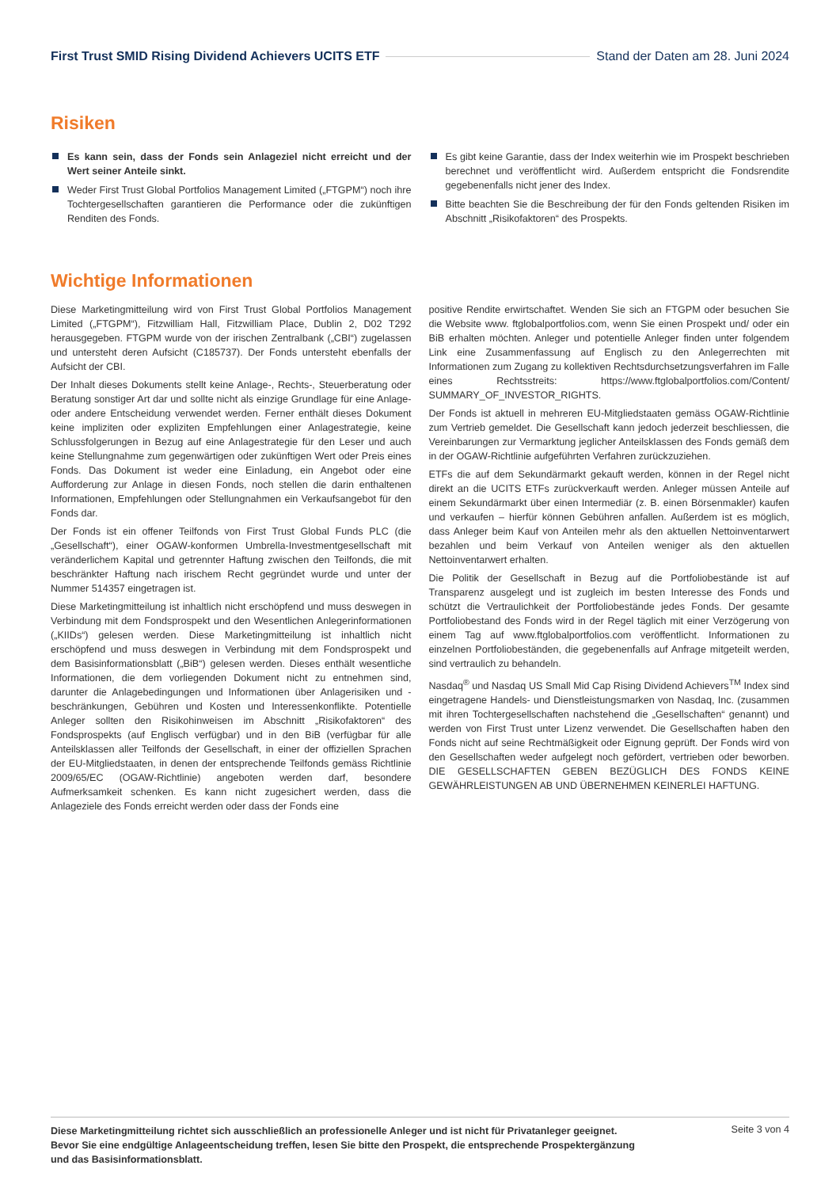First Trust SMID Rising Dividend Achievers UCITS ETF Stand der Daten am 28. Juni 2024
Risiken
Es kann sein, dass der Fonds sein Anlageziel nicht erreicht und der Wert seiner Anteile sinkt.
Weder First Trust Global Portfolios Management Limited („FTGPM“) noch ihre Tochtergesellschaften garantieren die Performance oder die zukünftigen Renditen des Fonds.
Es gibt keine Garantie, dass der Index weiterhin wie im Prospekt beschrieben berechnet und veröffentlicht wird. Außerdem entspricht die Fondsrendite gegebenenfalls nicht jener des Index.
Bitte beachten Sie die Beschreibung der für den Fonds geltenden Risiken im Abschnitt „Risikofaktoren“ des Prospekts.
Wichtige Informationen
Diese Marketingmitteilung wird von First Trust Global Portfolios Management Limited („FTGPM“), Fitzwilliam Hall, Fitzwilliam Place, Dublin 2, D02 T292 herausgegeben. FTGPM wurde von der irischen Zentralbank („CBI“) zugelassen und untersteht deren Aufsicht (C185737). Der Fonds untersteht ebenfalls der Aufsicht der CBI.
Der Inhalt dieses Dokuments stellt keine Anlage-, Rechts-, Steuerberatung oder Beratung sonstiger Art dar und sollte nicht als einzige Grundlage für eine Anlage- oder andere Entscheidung verwendet werden. Ferner enthält dieses Dokument keine impliziten oder expliziten Empfehlungen einer Anlagestrategie, keine Schlussfolgerungen in Bezug auf eine Anlagestrategie für den Leser und auch keine Stellungnahme zum gegenwärtigen oder zukünftigen Wert oder Preis eines Fonds. Das Dokument ist weder eine Einladung, ein Angebot oder eine Aufforderung zur Anlage in diesen Fonds, noch stellen die darin enthaltenen Informationen, Empfehlungen oder Stellungnahmen ein Verkaufsangebot für den Fonds dar.
Der Fonds ist ein offener Teilfonds von First Trust Global Funds PLC (die „Gesellschaft“), einer OGAW-konformen Umbrella-Investmentgesellschaft mit veränderlichem Kapital und getrennter Haftung zwischen den Teilfonds, die mit beschränkter Haftung nach irischem Recht gegründet wurde und unter der Nummer 514357 eingetragen ist.
Diese Marketingmitteilung ist inhaltlich nicht erschöpfend und muss deswegen in Verbindung mit dem Fondsprospekt und den Wesentlichen Anlegerinformationen („KIIDs“) gelesen werden. Diese Marketingmitteilung ist inhaltlich nicht erschöpfend und muss deswegen in Verbindung mit dem Fondsprospekt und dem Basisinformationsblatt („BiB“) gelesen werden. Dieses enthält wesentliche Informationen, die dem vorliegenden Dokument nicht zu entnehmen sind, darunter die Anlagebedingungen und Informationen über Anlagerisiken und -beschränkungen, Gebühren und Kosten und Interessenkonflikte. Potentielle Anleger sollten den Risikohinweisen im Abschnitt „Risikofaktoren“ des Fondsprospekts (auf Englisch verfügbar) und in den BiB (verfügbar für alle Anteilsklassen aller Teilfonds der Gesellschaft, in einer der offiziellen Sprachen der EU-Mitgliedstaaten, in denen der entsprechende Teilfonds gemäss Richtlinie 2009/65/EC (OGAW-Richtlinie) angeboten werden darf, besondere Aufmerksamkeit schenken. Es kann nicht zugesichert werden, dass die Anlageziele des Fonds erreicht werden oder dass der Fonds eine
positive Rendite erwirtschaftet. Wenden Sie sich an FTGPM oder besuchen Sie die Website www. ftglobalportfolios.com, wenn Sie einen Prospekt und/ oder ein BiB erhalten möchten. Anleger und potentielle Anleger finden unter folgendem Link eine Zusammenfassung auf Englisch zu den Anlegerrechten mit Informationen zum Zugang zu kollektiven Rechtsdurchsetzungsverfahren im Falle eines Rechtsstreits: https://www.ftglobalportfolios.com/Content/ SUMMARY_OF_INVESTOR_RIGHTS.
Der Fonds ist aktuell in mehreren EU-Mitgliedstaaten gemäss OGAW-Richtlinie zum Vertrieb gemeldet. Die Gesellschaft kann jedoch jederzeit beschliessen, die Vereinbarungen zur Vermarktung jeglicher Anteilsklassen des Fonds gemäß dem in der OGAW-Richtlinie aufgeführten Verfahren zurückzuziehen.
ETFs die auf dem Sekundärmarkt gekauft werden, können in der Regel nicht direkt an die UCITS ETFs zurückverkauft werden. Anleger müssen Anteile auf einem Sekundärmarkt über einen Intermediär (z. B. einen Börsenmakler) kaufen und verkaufen – hierfür können Gebühren anfallen. Außerdem ist es möglich, dass Anleger beim Kauf von Anteilen mehr als den aktuellen Nettoinventarwert bezahlen und beim Verkauf von Anteilen weniger als den aktuellen Nettoinventarwert erhalten.
Die Politik der Gesellschaft in Bezug auf die Portfoliobestände ist auf Transparenz ausgelegt und ist zugleich im besten Interesse des Fonds und schützt die Vertraulichkeit der Portfoliobestände jedes Fonds. Der gesamte Portfoliobestand des Fonds wird in der Regel täglich mit einer Verzögerung von einem Tag auf www.ftglobalportfolios.com veröffentlicht. Informationen zu einzelnen Portfoliobeständen, die gegebenenfalls auf Anfrage mitgeteilt werden, sind vertraulich zu behandeln.
Nasdaq<sup>®</sup> und Nasdaq US Small Mid Cap Rising Dividend Achievers<sup>TM</sup> Index sind eingetragene Handels- und Dienstleistungsmarken von Nasdaq, Inc. (zusammen mit ihren Tochtergesellschaften nachstehend die „Gesellschaften“ genannt) und werden von First Trust unter Lizenz verwendet. Die Gesellschaften haben den Fonds nicht auf seine Rechtmäßigkeit oder Eignung geprüft. Der Fonds wird von den Gesellschaften weder aufgelegt noch gefördert, vertrieben oder beworben. DIE GESELLSCHAFTEN GEBEN BEZÜGLICH DES FONDS KEINE GEWÄHRLEISTUNGEN AB UND ÜBERNEHMEN KEINERLEI HAFTUNG.
Diese Marketingmitteilung richtet sich ausschließlich an professionelle Anleger und ist nicht für Privatanleger geeignet. Bevor Sie eine endgültige Anlageentscheidung treffen, lesen Sie bitte den Prospekt, die entsprechende Prospektergänzung und das Basisinformationsblatt.
Seite 3 von 4